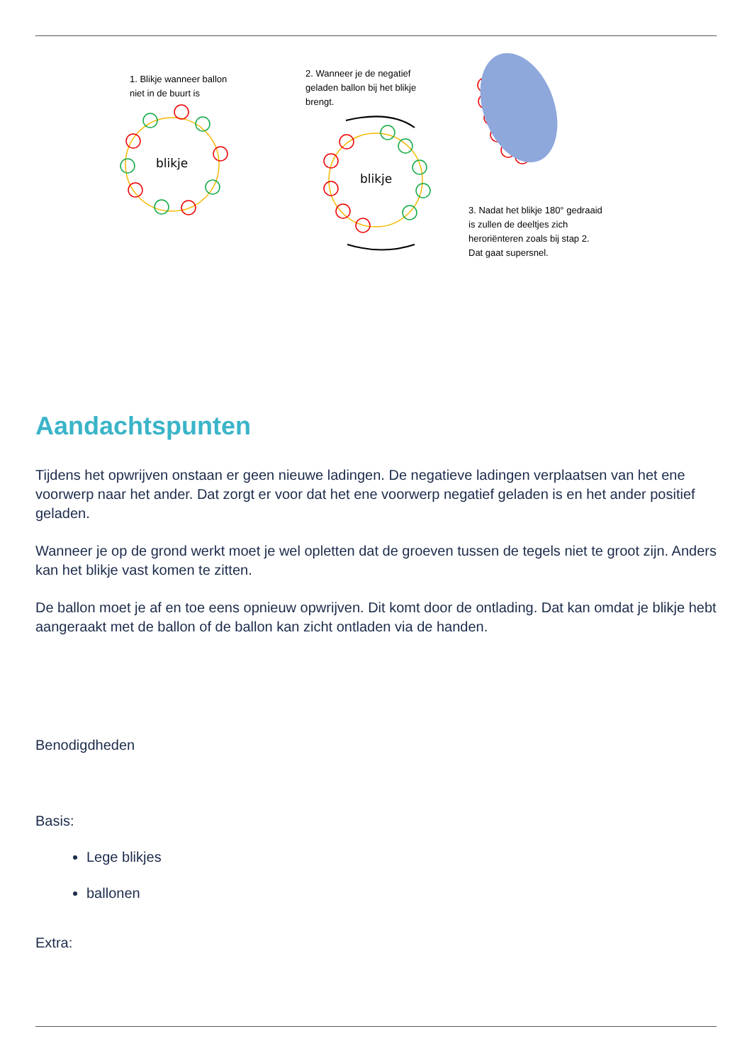1. Blikje wanneer ballon
niet in de buurt is
2. Wanneer je de negatief
geladen ballon bij het blikje
brengt.
3. Nadat het blikje 180° gedraaid
is zullen de deeltjes zich
heroriënteren zoals bij stap 2.
Dat gaat supersnel.
blikje
blikje
Aandachtspunten
Tijdens het opwrijven onstaan er geen nieuwe ladingen. De negatieve ladingen verplaatsen van het ene voorwerp naar het ander. Dat zorgt er voor dat het ene voorwerp negatief geladen is en het ander positief geladen.
Wanneer je op de grond werkt moet je wel opletten dat de groeven tussen de tegels niet te groot zijn. Anders kan het blikje vast komen te zitten.
De ballon moet je af en toe eens opnieuw opwrijven. Dit komt door de ontlading. Dat kan omdat je blikje hebt aangeraakt met de ballon of de ballon kan zicht ontladen via de handen.
Benodigdheden
Basis:
Lege blikjes
ballonen
Extra: